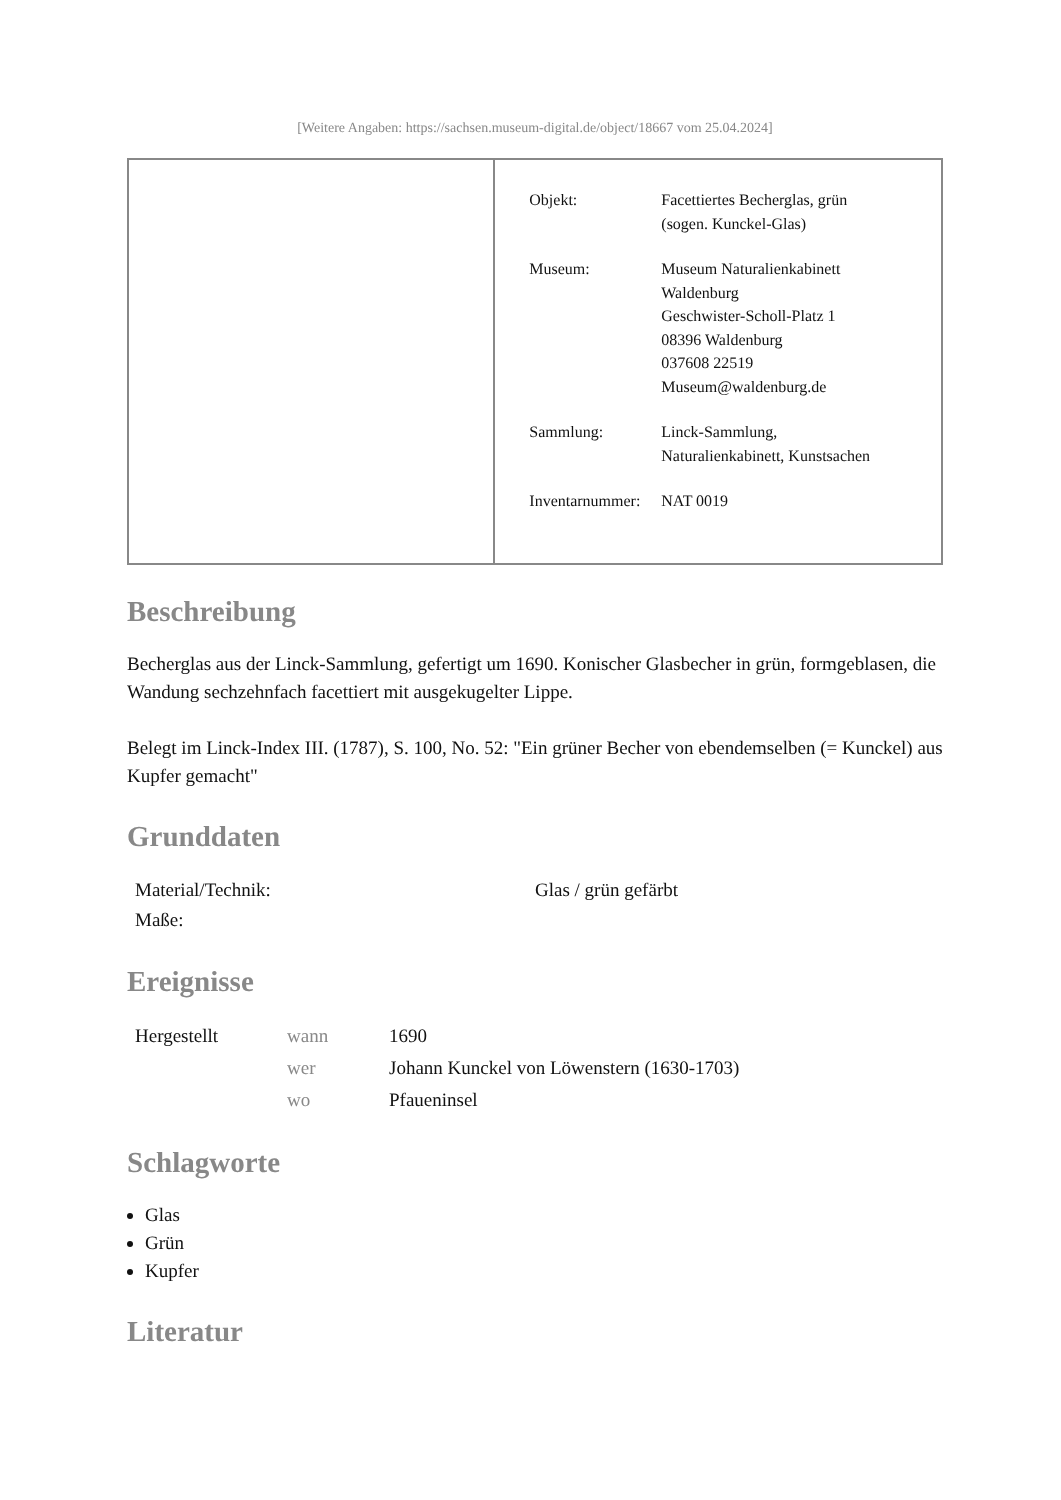[Weitere Angaben: https://sachsen.museum-digital.de/object/18667 vom 25.04.2024]
| | / Objekt: / Facettiertes Becherglas, grün (sogen. Kunckel-Glas) / / Museum: / Museum Naturalienkabinett Waldenburg Geschwister-Scholl-Platz 1 08396 Waldenburg 037608 22519 Museum@waldenburg.de / / Sammlung: / Linck-Sammlung, Naturalienkabinett, Kunstsachen / / Inventarnummer: / NAT 0019 / |
Beschreibung
Becherglas aus der Linck-Sammlung, gefertigt um 1690. Konischer Glasbecher in grün, formgeblasen, die Wandung sechzehnfach facettiert mit ausgekugelter Lippe.
Belegt im Linck-Index III. (1787), S. 100, No. 52: "Ein grüner Becher von ebendemselben (= Kunckel) aus Kupfer gemacht"
Grunddaten
| Material/Technik: | Glas / grün gefärbt |
| Maße: | |
Ereignisse
| Hergestellt | wann | 1690 |
| | wer | Johann Kunckel von Löwenstern (1630-1703) |
| | wo | Pfaueninsel |
Schlagworte
Glas
Grün
Kupfer
Literatur